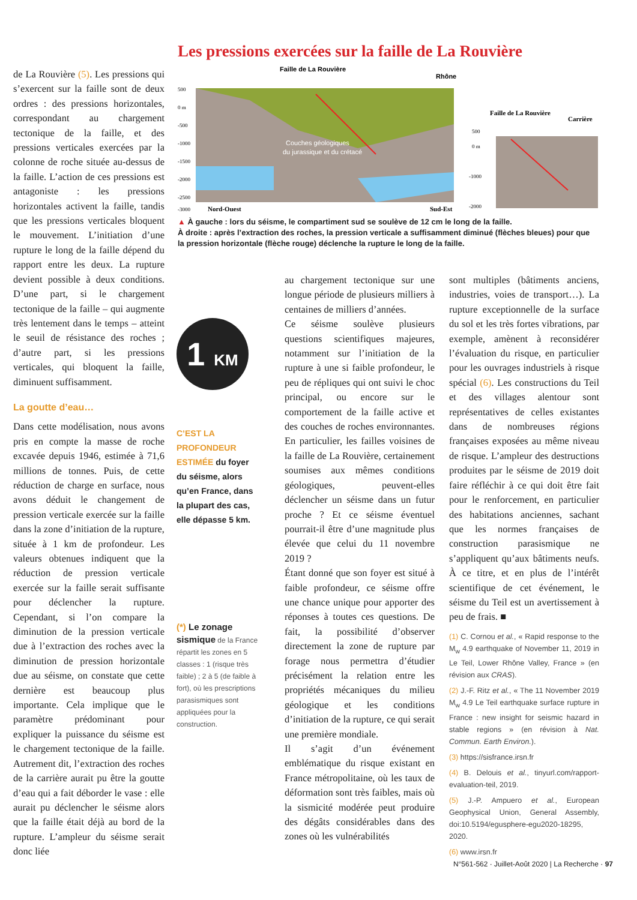Les pressions exercées sur la faille de La Rouvière
Faille de La Rouvière
Rhône
Couches géologiques
du jurassique et du crétacé
500
0 m
-500
-1000
-1500
-2000
-2500
-3000
Nord-Ouest
Sud-Est
Faille de La Rouvière
Carrière
500
0 m
-1000
-2000
▲ À gauche : lors du séisme, le compartiment sud se soulève de 12 cm le long de la faille.
À droite : après l’extraction des roches, la pression verticale a suffisamment diminué (flèches bleues) pour que la pression horizontale (flèche rouge) déclenche la rupture le long de la faille.
de La Rouvière (5). Les pressions qui s’exercent sur la faille sont de deux ordres : des pressions horizontales, correspondant au chargement tectonique de la faille, et des pressions verticales exercées par la colonne de roche située au-dessus de la faille. L’action de ces pressions est antagoniste : les pressions horizontales activent la faille, tandis que les pressions verticales bloquent le mouvement. L’initiation d’une rupture le long de la faille dépend du rapport entre les deux. La rupture devient possible à deux conditions. D’une part, si le chargement tectonique de la faille – qui augmente très lentement dans le temps – atteint le seuil de résistance des roches ; d’autre part, si les pressions verticales, qui bloquent la faille, diminuent suffisamment.
La goutte d’eau…
Dans cette modélisation, nous avons pris en compte la masse de roche excavée depuis 1946, estimée à 71,6 millions de tonnes. Puis, de cette réduction de charge en surface, nous avons déduit le changement de pression verticale exercée sur la faille dans la zone d’initiation de la rupture, située à 1 km de profondeur. Les valeurs obtenues indiquent que la réduction de pression verticale exercée sur la faille serait suffisante pour déclencher la rupture. Cependant, si l’on compare la diminution de la pression verticale due à l’extraction des roches avec la diminution de pression horizontale due au séisme, on constate que cette dernière est beaucoup plus importante. Cela implique que le paramètre prédominant pour expliquer la puissance du séisme est le chargement tectonique de la faille. Autrement dit, l’extraction des roches de la carrière aurait pu être la goutte d’eau qui a fait déborder le vase : elle aurait pu déclencher le séisme alors que la faille était déjà au bord de la rupture. L’ampleur du séisme serait donc liée
1 KM
C’EST LA PROFONDEUR ESTIMÉE du foyer du séisme, alors qu’en France, dans la plupart des cas, elle dépasse 5 km.
(*) Le zonage sismique de la France répartit les zones en 5 classes : 1 (risque très faible) ; 2 à 5 (de faible à fort), où les prescriptions parasismiques sont appliquées pour la construction.
au chargement tectonique sur une longue période de plusieurs milliers à centaines de milliers d’années.
Ce séisme soulève plusieurs questions scientifiques majeures, notamment sur l’initiation de la rupture à une si faible profondeur, le peu de répliques qui ont suivi le choc principal, ou encore sur le comportement de la faille active et des couches de roches environnantes. En particulier, les failles voisines de la faille de La Rouvière, certainement soumises aux mêmes conditions géologiques, peuvent-elles déclencher un séisme dans un futur proche ? Et ce séisme éventuel pourrait-il être d’une magnitude plus élevée que celui du 11 novembre 2019 ?
Étant donné que son foyer est situé à faible profondeur, ce séisme offre une chance unique pour apporter des réponses à toutes ces questions. De fait, la possibilité d’observer directement la zone de rupture par forage nous permettra d’étudier précisément la relation entre les propriétés mécaniques du milieu géologique et les conditions d’initiation de la rupture, ce qui serait une première mondiale.
Il s’agit d’un événement emblématique du risque existant en France métropolitaine, où les taux de déformation sont très faibles, mais où la sismicité modérée peut produire des dégâts considérables dans des zones où les vulnérabilités
sont multiples (bâtiments anciens, industries, voies de transport…). La rupture exceptionnelle de la surface du sol et les très fortes vibrations, par exemple, amènent à reconsidérer l’évaluation du risque, en particulier pour les ouvrages industriels à risque spécial (6). Les constructions du Teil et des villages alentour sont représentatives de celles existantes dans de nombreuses régions françaises exposées au même niveau de risque. L’ampleur des destructions produites par le séisme de 2019 doit faire réfléchir à ce qui doit être fait pour le renforcement, en particulier des habitations anciennes, sachant que les normes françaises de construction parasismique ne s’appliquent qu’aux bâtiments neufs. À ce titre, et en plus de l’intérêt scientifique de cet événement, le séisme du Teil est un avertissement à peu de frais. ■
(1) C. Cornou et al., « Rapid response to the M<sub>w</sub> 4.9 earthquake of November 11, 2019 in Le Teil, Lower Rhône Valley, France » (en révision aux CRAS).
(2) J.-F. Ritz et al., « The 11 November 2019 M<sub>w</sub> 4.9 Le Teil earthquake surface rupture in France : new insight for seismic hazard in stable regions » (en révision à Nat. Commun. Earth Environ.).
(3) https://sisfrance.irsn.fr
(4) B. Delouis et al., tinyurl.com/rapport-evaluation-teil, 2019.
(5) J.-P. Ampuero et al., European Geophysical Union, General Assembly, doi:10.5194/egusphere-egu2020-18295, 2020.
(6) www.irsn.fr
N°561-562 · Juillet-Août 2020 | La Recherche · 97